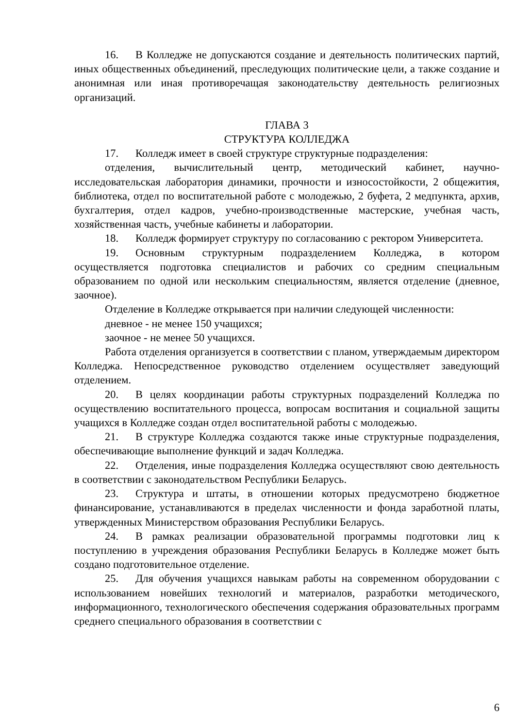16. В Колледже не допускаются создание и деятельность политических партий, иных общественных объединений, преследующих политические цели, а также создание и анонимная или иная противоречащая законодательству деятельность религиозных организаций.
ГЛАВА 3
СТРУКТУРА КОЛЛЕДЖА
17. Колледж имеет в своей структуре структурные подразделения:
отделения, вычислительный центр, методический кабинет, научно-исследовательская лаборатория динамики, прочности и износостойкости, 2 общежития, библиотека, отдел по воспитательной работе с молодежью, 2 буфета, 2 медпункта, архив, бухгалтерия, отдел кадров, учебно-производственные мастерские, учебная часть, хозяйственная часть, учебные кабинеты и лаборатории.
18. Колледж формирует структуру по согласованию с ректором Университета.
19. Основным структурным подразделением Колледжа, в котором осуществляется подготовка специалистов и рабочих со средним специальным образованием по одной или нескольким специальностям, является отделение (дневное, заочное).
Отделение в Колледже открывается при наличии следующей численности:
дневное - не менее 150 учащихся;
заочное - не менее 50 учащихся.
Работа отделения организуется в соответствии с планом, утверждаемым директором Колледжа. Непосредственное руководство отделением осуществляет заведующий отделением.
20. В целях координации работы структурных подразделений Колледжа по осуществлению воспитательного процесса, вопросам воспитания и социальной защиты учащихся в Колледже создан отдел воспитательной работы с молодежью.
21. В структуре Колледжа создаются также иные структурные подразделения, обеспечивающие выполнение функций и задач Колледжа.
22. Отделения, иные подразделения Колледжа осуществляют свою деятельность в соответствии с законодательством Республики Беларусь.
23. Структура и штаты, в отношении которых предусмотрено бюджетное финансирование, устанавливаются в пределах численности и фонда заработной платы, утвержденных Министерством образования Республики Беларусь.
24. В рамках реализации образовательной программы подготовки лиц к поступлению в учреждения образования Республики Беларусь в Колледже может быть создано подготовительное отделение.
25. Для обучения учащихся навыкам работы на современном оборудовании с использованием новейших технологий и материалов, разработки методического, информационного, технологического обеспечения содержания образовательных программ среднего специального образования в соответствии с
6